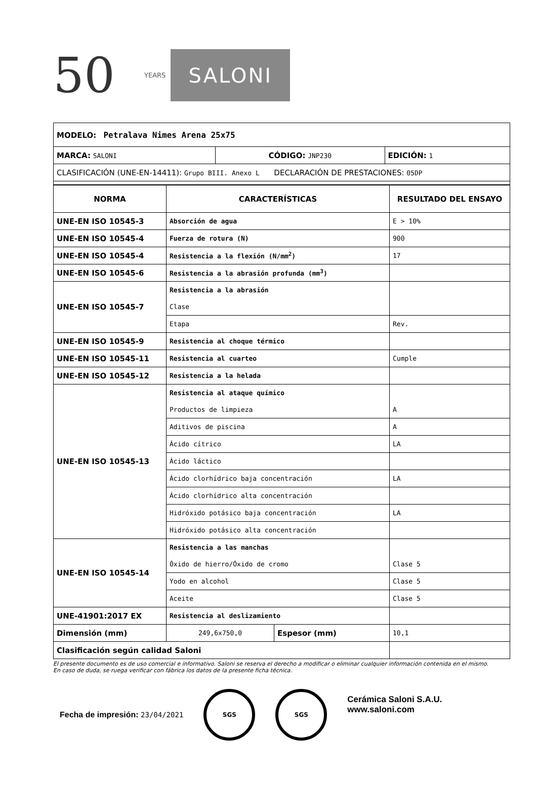50
YEARS
SALONI
| MODELO: Petralava Nimes Arena 25x75 | | |
| MARCA: SALONI | CÓDIGO: JNP230 | EDICIÓN: 1 |
| CLASIFICACIÓN (UNE-EN-14411): Grupo BIII. Anexo L DECLARACIÓN DE PRESTACIONES: 05DP | | |
| NORMA | CARACTERÍSTICAS | | RESULTADO DEL ENSAYO |
| --- | --- | --- | --- |
| UNE-EN ISO 10545-3 | Absorción de agua | | E > 10% |
| UNE-EN ISO 10545-4 | Fuerza de rotura (N) | | 900 |
| UNE-EN ISO 10545-4 | Resistencia a la flexión (N/mm<sup>2</sup>) | | 17 |
| UNE-EN ISO 10545-6 | Resistencia a la abrasión profunda (mm<sup>3</sup>) | | |
| UNE-EN ISO 10545-7 | Resistencia a la abrasión | | |
| | Clase | | |
| | Etapa | | Rev. |
| UNE-EN ISO 10545-9 | Resistencia al choque térmico | | |
| UNE-EN ISO 10545-11 | Resistencia al cuarteo | | Cumple |
| UNE-EN ISO 10545-12 | Resistencia a la helada | | |
| UNE-EN ISO 10545-13 | Resistencia al ataque químico | | |
| | Productos de limpieza | | A |
| | Aditivos de piscina | | A |
| | Ácido cítrico | | LA |
| | Ácido láctico | | |
| | Ácido clorhídrico baja concentración | | LA |
| | Ácido clorhídrico alta concentración | | |
| | Hidróxido potásico baja concentración | | LA |
| | Hidróxido potásico alta concentración | | |
| UNE-EN ISO 10545-14 | Resistencia a las manchas | | |
| | Óxido de hierro/Óxido de cromo | | Clase 5 |
| | Yodo en alcohol | | Clase 5 |
| | Aceite | | Clase 5 |
| UNE-41901:2017 EX | Resistencia al deslizamiento | | |
| Dimensión (mm) | 249,6x750,0 | Espesor (mm) | 10,1 |
| Clasificación según calidad Saloni | | | |
El presente documento es de uso comercial e informativo. Saloni se reserva el derecho a modificar o eliminar cualquier información contenida en el mismo.
En caso de duda, se ruega verificar con fábrica los datos de la presente ficha técnica.
Fecha de impresión: 23/04/2021
SGS
SGS
Cerámica Saloni S.A.U.
www.saloni.com